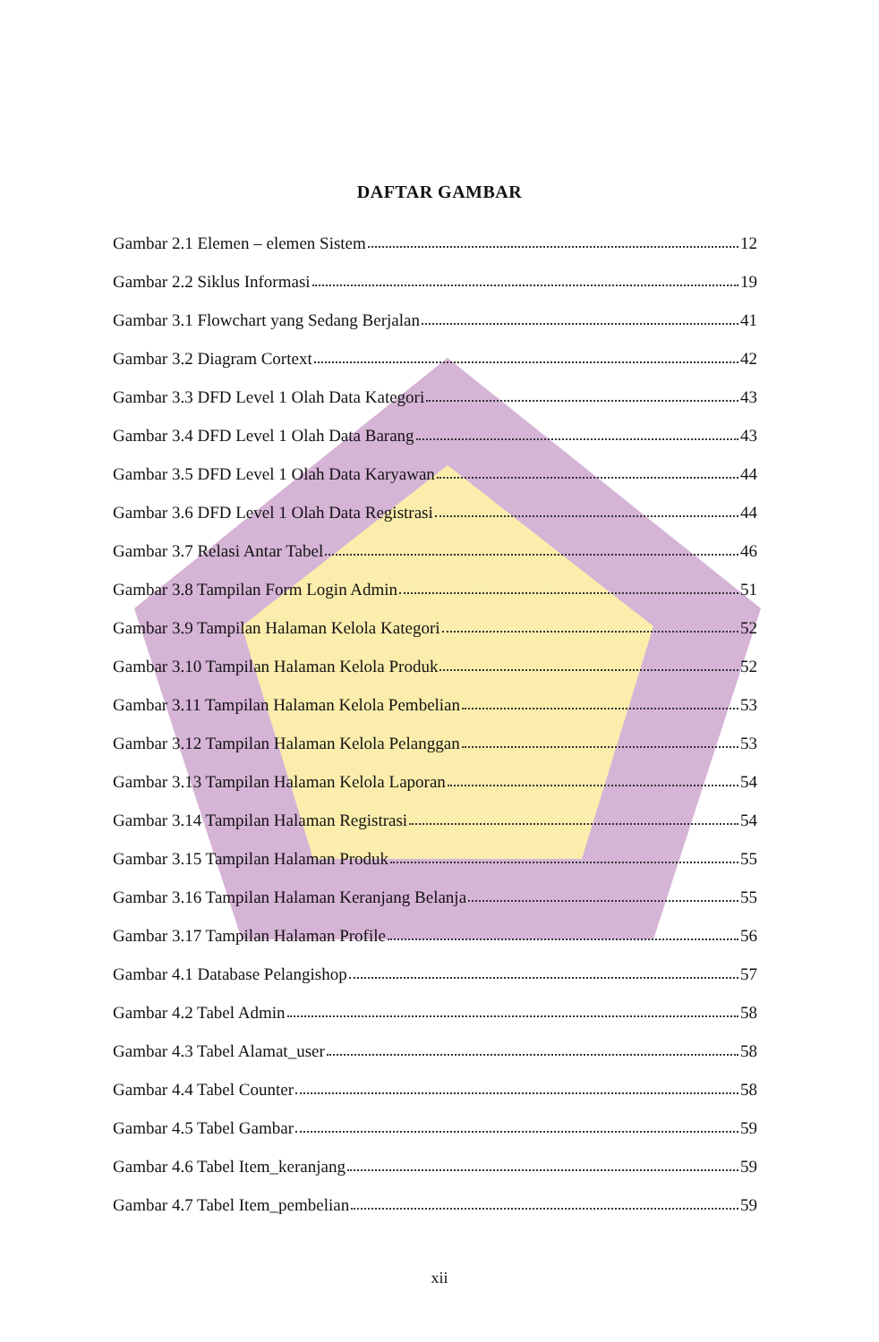DAFTAR GAMBAR
Gambar 2.1 Elemen – elemen Sistem 12
Gambar 2.2 Siklus Informasi 19
Gambar 3.1 Flowchart yang Sedang Berjalan 41
Gambar 3.2 Diagram Cortext 42
Gambar 3.3 DFD Level 1 Olah Data Kategori 43
Gambar 3.4 DFD Level 1 Olah Data Barang 43
Gambar 3.5 DFD Level 1 Olah Data Karyawan 44
Gambar 3.6 DFD Level 1 Olah Data Registrasi 44
Gambar 3.7 Relasi Antar Tabel 46
Gambar 3.8 Tampilan Form Login Admin 51
Gambar 3.9 Tampilan Halaman Kelola Kategori 52
Gambar 3.10 Tampilan Halaman Kelola Produk 52
Gambar 3.11 Tampilan Halaman Kelola Pembelian 53
Gambar 3.12 Tampilan Halaman Kelola Pelanggan 53
Gambar 3.13 Tampilan Halaman Kelola Laporan 54
Gambar 3.14 Tampilan Halaman Registrasi 54
Gambar 3.15 Tampilan Halaman Produk 55
Gambar 3.16 Tampilan Halaman Keranjang Belanja 55
Gambar 3.17 Tampilan Halaman Profile 56
Gambar 4.1 Database Pelangishop 57
Gambar 4.2 Tabel Admin 58
Gambar 4.3 Tabel Alamat_user 58
Gambar 4.4 Tabel Counter 58
Gambar 4.5 Tabel Gambar 59
Gambar 4.6 Tabel Item_keranjang 59
Gambar 4.7 Tabel Item_pembelian 59
xii